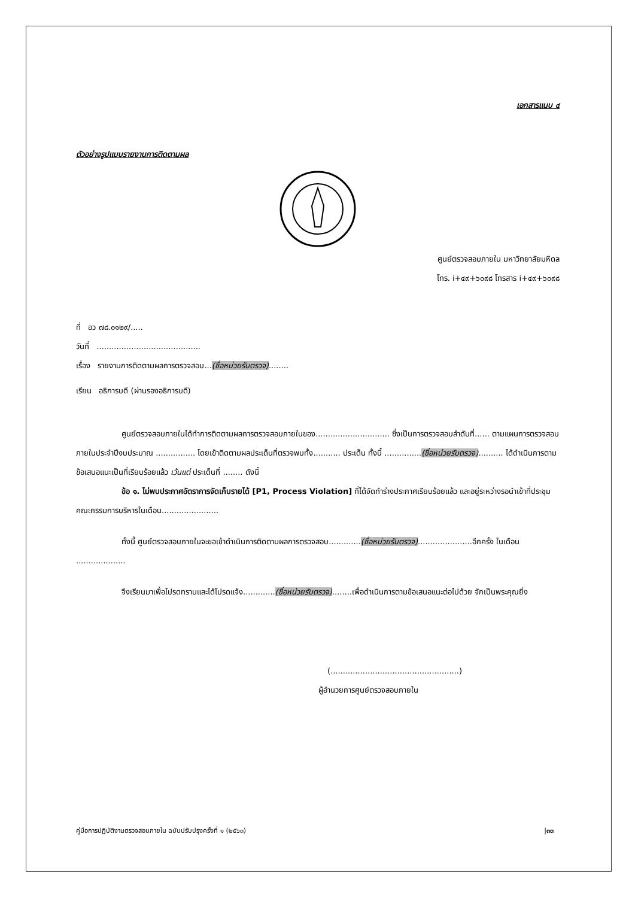เอกสารแนบ ๔
ตัวอย่างรูปแบบรายงานการติดตามผล
ศูนย์ตรวจสอบภายใน มหาวิทยาลัยมหิดล
โทร. i+๔๙+๖๐๙๘ โทรสาร i+๔๙+๖๐๙๘
ที่ อว ๗๘.๐๑๒๙/.....
วันที่ ..........................................
เรื่อง รายงานการติดตามผลการตรวจสอบ...(ชื่อหน่วยรับตรวจ)........
เรียน อธิการบดี (ผ่านรองอธิการบดี)
ศูนย์ตรวจสอบภายในได้ทำการติดตามผลการตรวจสอบภายในของ.............................. ซึ่งเป็นการตรวจสอบลำดับที่...... ตามแผนการตรวจสอบภายในประจำปีงบประมาณ ................ โดยเข้าติดตามผลประเด็นที่ตรวจพบทั้ง........... ประเด็น ทั้งนี้ ...............(ชื่อหน่วยรับตรวจ).......... ได้ดำเนินการตามข้อเสนอแนะเป็นที่เรียบร้อยแล้ว เว้นแต่ ประเด็นที่ ........ ดังนี้
ข้อ ๑. ไม่พบประกาศอัตราการจัดเก็บรายได้ [P1, Process Violation] ที่ได้จัดทำร่างประกาศเรียบร้อยแล้ว และอยู่ระหว่างรอนำเข้าที่ประชุมคณะกรรมการบริหารในเดือน.......................
ทั้งนี้ ศูนย์ตรวจสอบภายในจะขอเข้าดำเนินการติดตามผลการตรวจสอบ.............(ชื่อหน่วยรับตรวจ)......................อีกครั้ง ในเดือน ....................
จึงเรียนมาเพื่อโปรดทราบและได้โปรดแจ้ง.............(ชื่อหน่วยรับตรวจ)........เพื่อดำเนินการตามข้อเสนอแนะต่อไปด้วย จักเป็นพระคุณยิ่ง
(....................................................)
ผู้อำนวยการศูนย์ตรวจสอบภายใน
คู่มือการปฏิบัติงานตรวจสอบภายใน ฉบับปรับปรุงครั้งที่ ๑ (๒๕๖๓) |๓๓